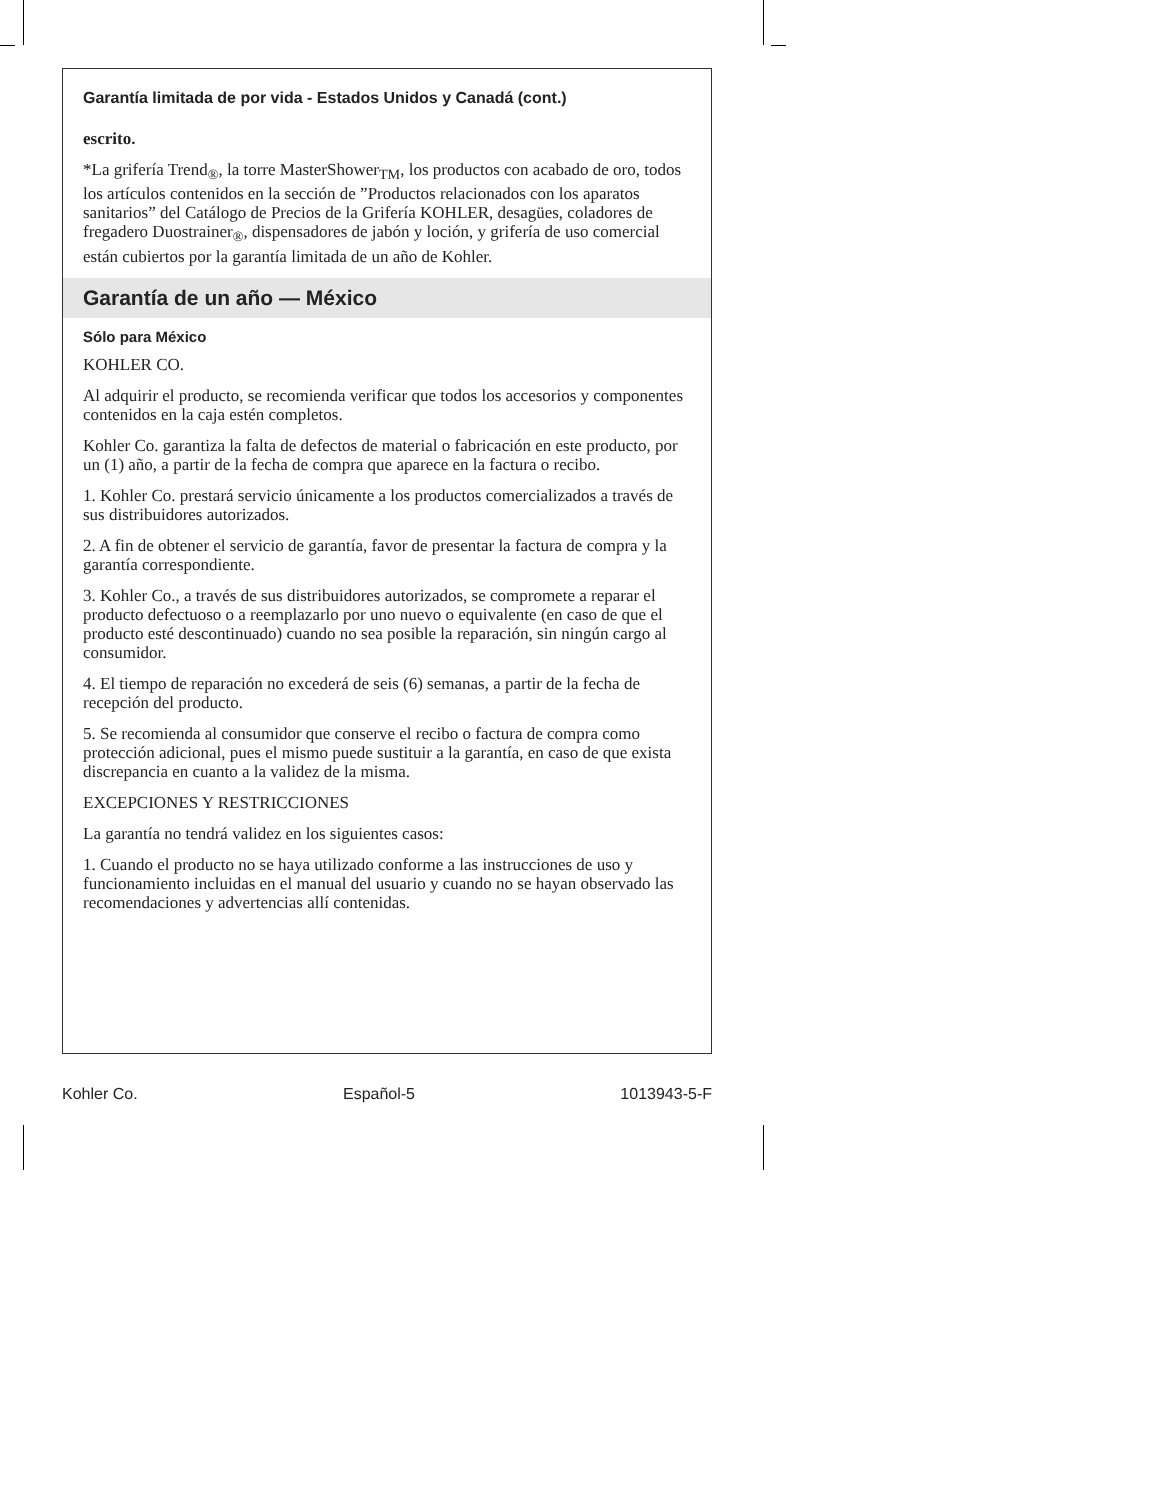Garantía limitada de por vida - Estados Unidos y Canadá (cont.)
escrito.
*La grifería Trend<sub>®</sub>, la torre MasterShower<sub>TM</sub>, los productos con acabado de oro, todos los artículos contenidos en la sección de ”Productos relacionados con los aparatos sanitarios” del Catálogo de Precios de la Grifería KOHLER, desagües, coladores de fregadero Duostrainer<sub>®</sub>, dispensadores de jabón y loción, y grifería de uso comercial están cubiertos por la garantía limitada de un año de Kohler.
Garantía de un año — México
Sólo para México
KOHLER CO.
Al adquirir el producto, se recomienda verificar que todos los accesorios y componentes contenidos en la caja estén completos.
Kohler Co. garantiza la falta de defectos de material o fabricación en este producto, por un (1) año, a partir de la fecha de compra que aparece en la factura o recibo.
1. Kohler Co. prestará servicio únicamente a los productos comercializados a través de sus distribuidores autorizados.
2. A fin de obtener el servicio de garantía, favor de presentar la factura de compra y la garantía correspondiente.
3. Kohler Co., a través de sus distribuidores autorizados, se compromete a reparar el producto defectuoso o a reemplazarlo por uno nuevo o equivalente (en caso de que el producto esté descontinuado) cuando no sea posible la reparación, sin ningún cargo al consumidor.
4. El tiempo de reparación no excederá de seis (6) semanas, a partir de la fecha de recepción del producto.
5. Se recomienda al consumidor que conserve el recibo o factura de compra como protección adicional, pues el mismo puede sustituir a la garantía, en caso de que exista discrepancia en cuanto a la validez de la misma.
EXCEPCIONES Y RESTRICCIONES
La garantía no tendrá validez en los siguientes casos:
1. Cuando el producto no se haya utilizado conforme a las instrucciones de uso y funcionamiento incluidas en el manual del usuario y cuando no se hayan observado las recomendaciones y advertencias allí contenidas.
Kohler Co. Español-5 1013943-5-F